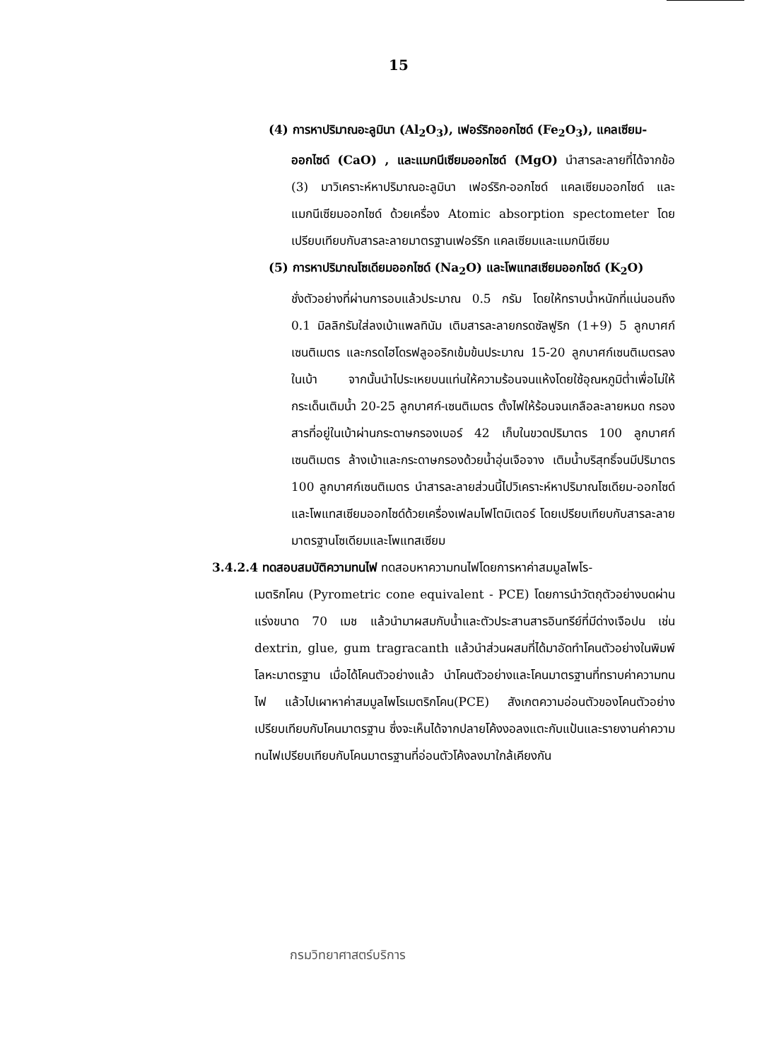15
(4) การหาปริมาณอะลูมินา (Al<sub>2</sub>O<sub>3</sub>), เฟอร์ริกออกไซด์ (Fe<sub>2</sub>O<sub>3</sub>), แคลเซียม-
ออกไซด์ (CaO) , และแมกนีเซียมออกไซด์ (MgO) นำสารละลายที่ได้จากข้อ (3) มาวิเคราะห์หาปริมาณอะลูมินา เฟอร์ริก-ออกไซด์ แคลเซียมออกไซด์ และแมกนีเซียมออกไซด์ ด้วยเครื่อง Atomic absorption spectometer โดยเปรียบเทียบกับสารละลายมาตรฐานเฟอร์ริก แคลเซียมและแมกนีเซียม
(5) การหาปริมาณโซเดียมออกไซด์ (Na<sub>2</sub>O) และโพแทสเซียมออกไซด์ (K<sub>2</sub>O)
ชั่งตัวอย่างที่ผ่านการอบแล้วประมาณ 0.5 กรัม โดยให้ทราบน้ำหนักที่แน่นอนถึง 0.1 มิลลิกรัมใส่ลงเบ้าแพลทินัม เติมสารละลายกรดซัลฟูริก (1+9) 5 ลูกบาศก์เซนติเมตร และกรดไฮโดรฟลูออริกเข้มข้นประมาณ 15-20 ลูกบาศก์เซนติเมตรลงในเบ้า จากนั้นนำไประเหยบนแท่นให้ความร้อนจนแห้งโดยใช้อุณหภูมิต่ำเพื่อไม่ให้กระเด็นเติมน้ำ 20-25 ลูกบาศก์-เซนติเมตร ตั้งไฟให้ร้อนจนเกลือละลายหมด กรองสารที่อยู่ในเบ้าผ่านกระดาษกรองเบอร์ 42 เก็บในขวดปริมาตร 100 ลูกบาศก์เซนติเมตร ล้างเบ้าและกระดาษกรองด้วยน้ำอุ่นเจือจาง เติมน้ำบริสุทธิ์จนมีปริมาตร 100 ลูกบาศก์เซนติเมตร นำสารละลายส่วนนี้ไปวิเคราะห์หาปริมาณโซเดียม-ออกไซด์และโพแทสเซียมออกไซด์ด้วยเครื่องเฟลมโฟโตมิเตอร์ โดยเปรียบเทียบกับสารละลายมาตรฐานโซเดียมและโพแทสเซียม
3.4.2.4 ทดสอบสมบัติความทนไฟ ทดสอบหาความทนไฟโดยการหาค่าสมมูลไพโร-
เมตริกโคน (Pyrometric cone equivalent - PCE) โดยการนำวัตถุตัวอย่างบดผ่านแร่งขนาด 70 เมช แล้วนำมาผสมกับน้ำและตัวประสานสารอินทรีย์ที่มีด่างเจือปน เช่น dextrin, glue, gum tragracanth แล้วนำส่วนผสมที่ได้มาอัดทำโคนตัวอย่างในพิมพ์โลหะมาตรฐาน เมื่อได้โคนตัวอย่างแล้ว นำโคนตัวอย่างและโคนมาตรฐานที่ทราบค่าความทนไฟ แล้วไปเผาหาค่าสมมูลไพโรเมตริกโคน(PCE) สังเกตความอ่อนตัวของโคนตัวอย่างเปรียบเทียบกับโคนมาตรฐาน ซึ่งจะเห็นได้จากปลายโค้งงอลงแตะกับแป้นและรายงานค่าความทนไฟเปรียบเทียบกับโคนมาตรฐานที่อ่อนตัวโค้งลงมาใกล้เคียงกัน
กรมวิทยาศาสตร์บริการ